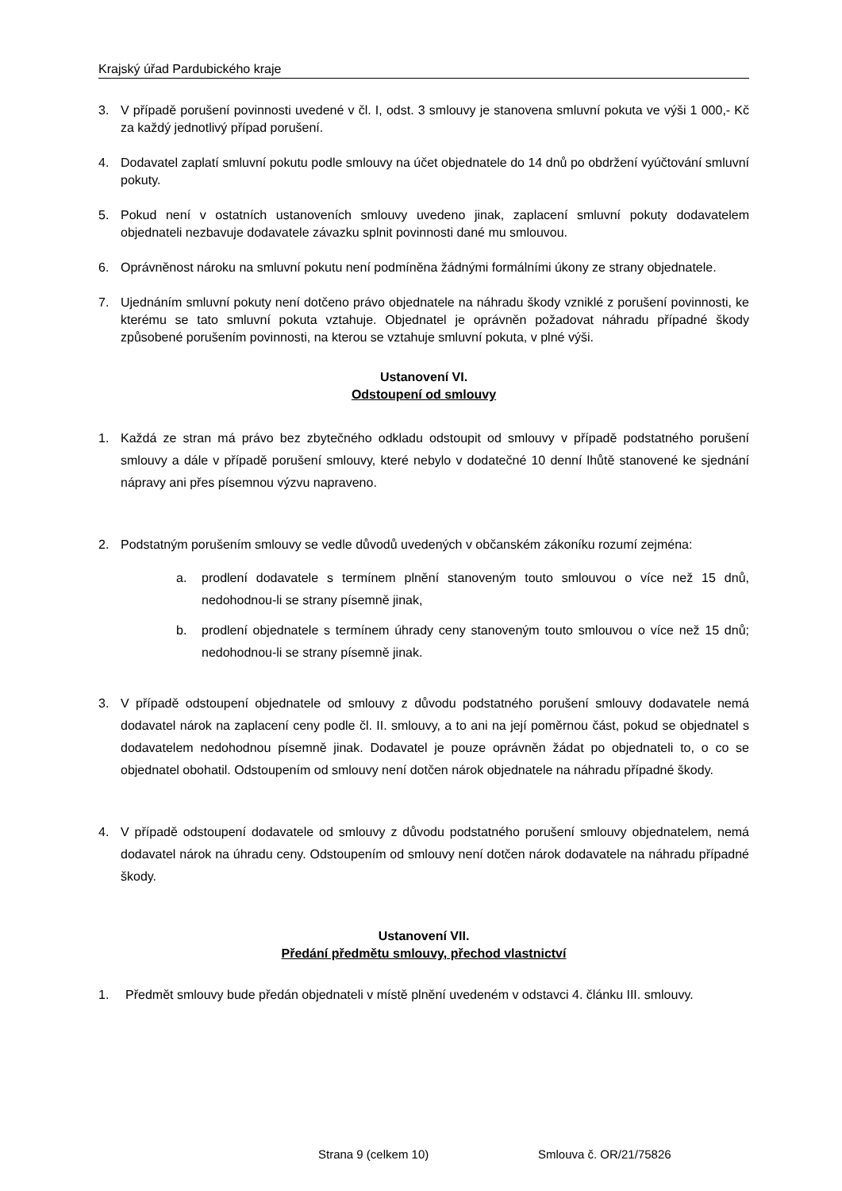Krajský úřad Pardubického kraje
3. V případě porušení povinnosti uvedené v čl. I, odst. 3 smlouvy je stanovena smluvní pokuta ve výši 1 000,- Kč za každý jednotlivý případ porušení.
4. Dodavatel zaplatí smluvní pokutu podle smlouvy na účet objednatele do 14 dnů po obdržení vyúčtování smluvní pokuty.
5. Pokud není v ostatních ustanoveních smlouvy uvedeno jinak, zaplacení smluvní pokuty dodavatelem objednateli nezbavuje dodavatele závazku splnit povinnosti dané mu smlouvou.
6. Oprávněnost nároku na smluvní pokutu není podmíněna žádnými formálními úkony ze strany objednatele.
7. Ujednáním smluvní pokuty není dotčeno právo objednatele na náhradu škody vzniklé z porušení povinnosti, ke kterému se tato smluvní pokuta vztahuje. Objednatel je oprávněn požadovat náhradu případné škody způsobené porušením povinnosti, na kterou se vztahuje smluvní pokuta, v plné výši.
Ustanovení VI.
Odstoupení od smlouvy
1. Každá ze stran má právo bez zbytečného odkladu odstoupit od smlouvy v případě podstatného porušení smlouvy a dále v případě porušení smlouvy, které nebylo v dodatečné 10 denní lhůtě stanovené ke sjednání nápravy ani přes písemnou výzvu napraveno.
2. Podstatným porušením smlouvy se vedle důvodů uvedených v občanském zákoníku rozumí zejména:
a. prodlení dodavatele s termínem plnění stanoveným touto smlouvou o více než 15 dnů, nedohodnou-li se strany písemně jinak,
b. prodlení objednatele s termínem úhrady ceny stanoveným touto smlouvou o více než 15 dnů; nedohodnou-li se strany písemně jinak.
3. V případě odstoupení objednatele od smlouvy z důvodu podstatného porušení smlouvy dodavatele nemá dodavatel nárok na zaplacení ceny podle čl. II. smlouvy, a to ani na její poměrnou část, pokud se objednatel s dodavatelem nedohodnou písemně jinak. Dodavatel je pouze oprávněn žádat po objednateli to, o co se objednatel obohatil. Odstoupením od smlouvy není dotčen nárok objednatele na náhradu případné škody.
4. V případě odstoupení dodavatele od smlouvy z důvodu podstatného porušení smlouvy objednatelem, nemá dodavatel nárok na úhradu ceny. Odstoupením od smlouvy není dotčen nárok dodavatele na náhradu případné škody.
Ustanovení VII.
Předání předmětu smlouvy, přechod vlastnictví
1. Předmět smlouvy bude předán objednateli v místě plnění uvedeném v odstavci 4. článku III. smlouvy.
Strana 9 (celkem 10) Smlouva č. OR/21/75826